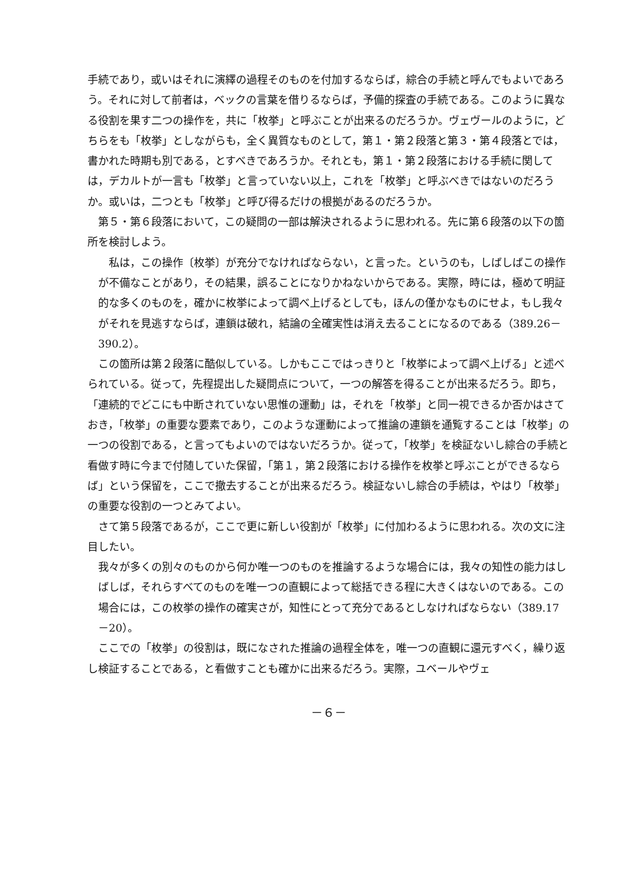手続であり，或いはそれに演繹の過程そのものを付加するならば，綜合の手続と呼んでもよいであろう。それに対して前者は，ベックの言葉を借りるならば，予備的探査の手続である。このように異なる役割を果す二つの操作を，共に「枚挙」と呼ぶことが出来るのだろうか。ヴェヴールのように，どちらをも「枚挙」としながらも，全く異質なものとして，第１・第２段落と第３・第４段落とでは，書かれた時期も別である，とすべきであろうか。それとも，第１・第２段落における手続に関しては，デカルトが一言も「枚挙」と言っていない以上，これを「枚挙」と呼ぶべきではないのだろうか。或いは，二つとも「枚挙」と呼び得るだけの根拠があるのだろうか。
　第５・第６段落において，この疑問の一部は解決されるように思われる。先に第６段落の以下の箇所を検討しよう。
　私は，この操作〔枚挙〕が充分でなければならない，と言った。というのも，しばしばこの操作が不備なことがあり，その結果，誤ることになりかねないからである。実際，時には，極めて明証的な多くのものを，確かに枚挙によって調べ上げるとしても，ほんの僅かなものにせよ，もし我々がそれを見逃すならば，連鎖は破れ，結論の全確実性は消え去ることになるのである（389.26－390.2）。
　この箇所は第２段落に酷似している。しかもここではっきりと「枚挙によって調べ上げる」と述べられている。従って，先程提出した疑問点について，一つの解答を得ることが出来るだろう。即ち，「連続的でどこにも中断されていない思惟の運動」は，それを「枚挙」と同一視できるか否かはさておき，「枚挙」の重要な要素であり，このような運動によって推論の連鎖を通覧することは「枚挙」の一つの役割である，と言ってもよいのではないだろうか。従って，「枚挙」を検証ないし綜合の手続と看做す時に今まで付随していた保留，「第１，第２段落における操作を枚挙と呼ぶことができるならば」という保留を，ここで撤去することが出来るだろう。検証ないし綜合の手続は，やはり「枚挙」の重要な役割の一つとみてよい。
　さて第５段落であるが，ここで更に新しい役割が「枚挙」に付加わるように思われる。次の文に注目したい。
我々が多くの別々のものから何か唯一つのものを推論するような場合には，我々の知性の能力はしばしば，それらすべてのものを唯一つの直観によって総括できる程に大きくはないのである。この場合には，この枚挙の操作の確実さが，知性にとって充分であるとしなければならない（389.17－20）。
　ここでの「枚挙」の役割は，既になされた推論の過程全体を，唯一つの直観に還元すべく，繰り返し検証することである，と看做すことも確かに出来るだろう。実際，ユベールやヴェ
－６－